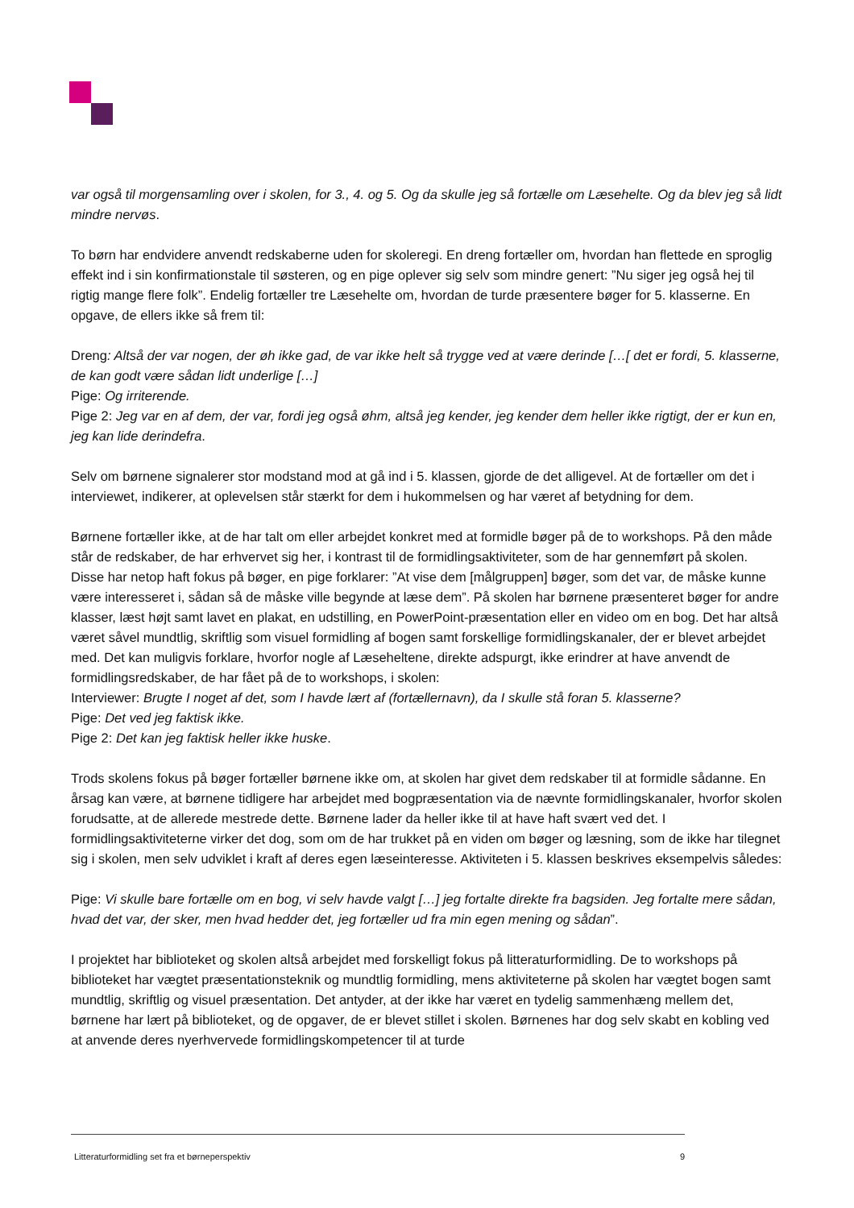var også til morgensamling over i skolen, for 3., 4. og 5. Og da skulle jeg så fortælle om Læsehelte. Og da blev jeg så lidt mindre nervøs.
To børn har endvidere anvendt redskaberne uden for skoleregi. En dreng fortæller om, hvordan han flettede en sproglig effekt ind i sin konfirmationstale til søsteren, og en pige oplever sig selv som mindre genert: ”Nu siger jeg også hej til rigtig mange flere folk”. Endelig fortæller tre Læsehelte om, hvordan de turde præsentere bøger for 5. klasserne. En opgave, de ellers ikke så frem til:
Dreng: Altså der var nogen, der øh ikke gad, de var ikke helt så trygge ved at være derinde […[ det er fordi, 5. klasserne, de kan godt være sådan lidt underlige […]
Pige: Og irriterende.
Pige 2: Jeg var en af dem, der var, fordi jeg også øhm, altså jeg kender, jeg kender dem heller ikke rigtigt, der er kun en, jeg kan lide derindefra.
Selv om børnene signalerer stor modstand mod at gå ind i 5. klassen, gjorde de det alligevel. At de fortæller om det i interviewet, indikerer, at oplevelsen står stærkt for dem i hukommelsen og har været af betydning for dem.
Børnene fortæller ikke, at de har talt om eller arbejdet konkret med at formidle bøger på de to workshops. På den måde står de redskaber, de har erhvervet sig her, i kontrast til de formidlingsaktiviteter, som de har gennemført på skolen. Disse har netop haft fokus på bøger, en pige forklarer: ”At vise dem [målgruppen] bøger, som det var, de måske kunne være interesseret i, sådan så de måske ville begynde at læse dem”. På skolen har børnene præsenteret bøger for andre klasser, læst højt samt lavet en plakat, en udstilling, en PowerPoint-præsentation eller en video om en bog. Det har altså været såvel mundtlig, skriftlig som visuel formidling af bogen samt forskellige formidlingskanaler, der er blevet arbejdet med. Det kan muligvis forklare, hvorfor nogle af Læseheltene, direkte adspurgt, ikke erindrer at have anvendt de formidlingsredskaber, de har fået på de to workshops, i skolen:
Interviewer: Brugte I noget af det, som I havde lært af (fortællernavn), da I skulle stå foran 5. klasserne?
Pige: Det ved jeg faktisk ikke.
Pige 2: Det kan jeg faktisk heller ikke huske.
Trods skolens fokus på bøger fortæller børnene ikke om, at skolen har givet dem redskaber til at formidle sådanne. En årsag kan være, at børnene tidligere har arbejdet med bogpræsentation via de nævnte formidlingskanaler, hvorfor skolen forudsatte, at de allerede mestrede dette. Børnene lader da heller ikke til at have haft svært ved det. I formidlingsaktiviteterne virker det dog, som om de har trukket på en viden om bøger og læsning, som de ikke har tilegnet sig i skolen, men selv udviklet i kraft af deres egen læseinteresse. Aktiviteten i 5. klassen beskrives eksempelvis således:
Pige: Vi skulle bare fortælle om en bog, vi selv havde valgt […] jeg fortalte direkte fra bagsiden. Jeg fortalte mere sådan, hvad det var, der sker, men hvad hedder det, jeg fortæller ud fra min egen mening og sådan”.
I projektet har biblioteket og skolen altså arbejdet med forskelligt fokus på litteraturformidling. De to workshops på biblioteket har vægtet præsentationsteknik og mundtlig formidling, mens aktiviteterne på skolen har vægtet bogen samt mundtlig, skriftlig og visuel præsentation. Det antyder, at der ikke har været en tydelig sammenhæng mellem det, børnene har lært på biblioteket, og de opgaver, de er blevet stillet i skolen. Børnenes har dog selv skabt en kobling ved at anvende deres nyerhvervede formidlingskompetencer til at turde
Litteraturformidling set fra et børneperspektiv 9